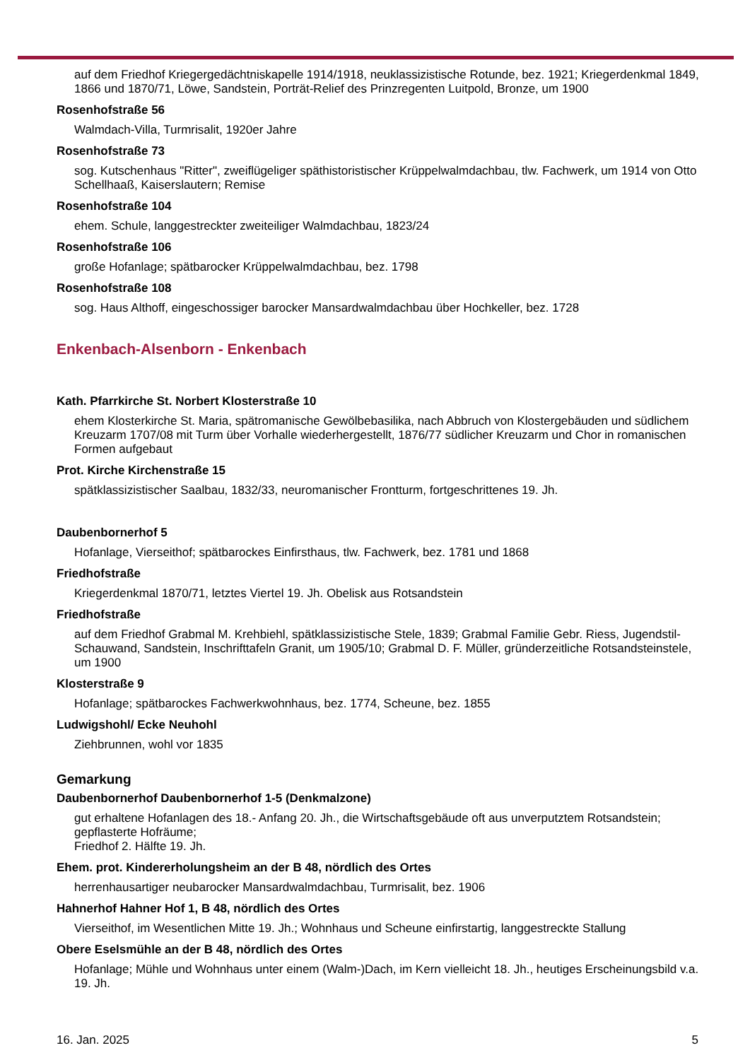auf dem Friedhof Kriegergedächtniskapelle 1914/1918, neuklassizistische Rotunde, bez. 1921; Kriegerdenkmal 1849, 1866 und 1870/71, Löwe, Sandstein, Porträt-Relief des Prinzregenten Luitpold, Bronze, um 1900
Rosenhofstraße 56
Walmdach-Villa, Turmrisalit, 1920er Jahre
Rosenhofstraße 73
sog. Kutschenhaus "Ritter", zweiflügeliger späthistoristischer Krüppelwalmdachbau, tlw. Fachwerk, um 1914 von Otto Schellhaaß, Kaiserslautern; Remise
Rosenhofstraße 104
ehem. Schule, langgestreckter zweiteiliger Walmdachbau, 1823/24
Rosenhofstraße 106
große Hofanlage; spätbarocker Krüppelwalmdachbau, bez. 1798
Rosenhofstraße 108
sog. Haus Althoff, eingeschossiger barocker Mansardwalmdachbau über Hochkeller, bez. 1728
Enkenbach-Alsenborn - Enkenbach
Kath. Pfarrkirche St. Norbert Klosterstraße 10
ehem Klosterkirche St. Maria, spätromanische Gewölbebasilika, nach Abbruch von Klostergebäuden und südlichem Kreuzarm 1707/08 mit Turm über Vorhalle wiederhergestellt, 1876/77 südlicher Kreuzarm und Chor in romanischen Formen aufgebaut
Prot. Kirche Kirchenstraße 15
spätklassizistischer Saalbau, 1832/33, neuromanischer Frontturm, fortgeschrittenes 19. Jh.
Daubenbornerhof 5
Hofanlage, Vierseithof; spätbarockes Einfirsthaus, tlw. Fachwerk, bez. 1781 und 1868
Friedhofstraße
Kriegerdenkmal 1870/71, letztes Viertel 19. Jh. Obelisk aus Rotsandstein
Friedhofstraße
auf dem Friedhof Grabmal M. Krehbiehl, spätklassizistische Stele, 1839; Grabmal Familie Gebr. Riess, Jugendstil-Schauwand, Sandstein, Inschrifttafeln Granit, um 1905/10; Grabmal D. F. Müller, gründerzeitliche Rotsandsteinstele, um 1900
Klosterstraße 9
Hofanlage; spätbarockes Fachwerkwohnhaus, bez. 1774, Scheune, bez. 1855
Ludwigshohl/ Ecke Neuhohl
Ziehbrunnen, wohl vor 1835
Gemarkung
Daubenbornerhof Daubenbornerhof 1-5 (Denkmalzone)
gut erhaltene Hofanlagen des 18.- Anfang 20. Jh., die Wirtschaftsgebäude oft aus unverputztem Rotsandstein; gepflasterte Hofräume;
Friedhof 2. Hälfte 19. Jh.
Ehem. prot. Kindererholungsheim an der B 48, nördlich des Ortes
herrenhausartiger neubarocker Mansardwalmdachbau, Turmrisalit, bez. 1906
Hahnerhof Hahner Hof 1, B 48, nördlich des Ortes
Vierseithof, im Wesentlichen Mitte 19. Jh.; Wohnhaus und Scheune einfirstartig, langgestreckte Stallung
Obere Eselsmühle an der B 48, nördlich des Ortes
Hofanlage; Mühle und Wohnhaus unter einem (Walm-)Dach, im Kern vielleicht 18. Jh., heutiges Erscheinungsbild v.a. 19. Jh.
16. Jan. 2025 5